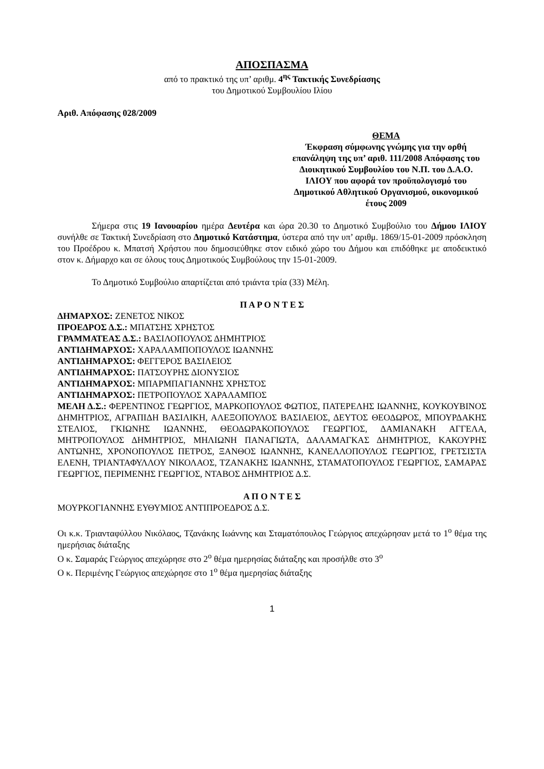ΑΠΟΣΠΑΣΜΑ
από το πρακτικό της υπ’ αριθμ. 4<sup>ης</sup> Τακτικής Συνεδρίασης
του Δημοτικού Συμβουλίου Ιλίου
Αριθ. Απόφασης 028/2009
ΘΕΜΑ
Έκφραση σύμφωνης γνώμης για την ορθή επανάληψη της υπ’ αριθ. 111/2008 Απόφασης του Διοικητικού Συμβουλίου του Ν.Π. του Δ.Α.Ο. ΙΛΙΟΥ που αφορά τον προϋπολογισμό του Δημοτικού Αθλητικού Οργανισμού, οικονομικού έτους 2009
Σήμερα στις 19 Ιανουαρίου ημέρα Δευτέρα και ώρα 20.30 το Δημοτικό Συμβούλιο του Δήμου ΙΛΙΟΥ συνήλθε σε Τακτική Συνεδρίαση στο Δημοτικό Κατάστημα, ύστερα από την υπ’ αριθμ. 1869/15-01-2009 πρόσκληση του Προέδρου κ. Μπατσή Χρήστου που δημοσιεύθηκε στον ειδικό χώρο του Δήμου και επιδόθηκε με αποδεικτικό στον κ. Δήμαρχο και σε όλους τους Δημοτικούς Συμβούλους την 15-01-2009.
Το Δημοτικό Συμβούλιο απαρτίζεται από τριάντα τρία (33) Μέλη.
Π Α Ρ Ο Ν Τ Ε Σ
ΔΗΜΑΡΧΟΣ: ΖΕΝΕΤΟΣ ΝΙΚΟΣ
ΠΡΟΕΔΡΟΣ Δ.Σ.: ΜΠΑΤΣΗΣ ΧΡΗΣΤΟΣ
ΓΡΑΜΜΑΤΕΑΣ Δ.Σ.: ΒΑΣΙΛΟΠΟΥΛΟΣ ΔΗΜΗΤΡΙΟΣ
ΑΝΤΙΔΗΜΑΡΧΟΣ: ΧΑΡΑΛΑΜΠΟΠΟΥΛΟΣ ΙΩΑΝΝΗΣ
ΑΝΤΙΔΗΜΑΡΧΟΣ: ΦΕΓΓΕΡΟΣ ΒΑΣΙΛΕΙΟΣ
ΑΝΤΙΔΗΜΑΡΧΟΣ: ΠΑΤΣΟΥΡΗΣ ΔΙΟΝΥΣΙΟΣ
ΑΝΤΙΔΗΜΑΡΧΟΣ: ΜΠΑΡΜΠΑΓΙΑΝΝΗΣ ΧΡΗΣΤΟΣ
ΑΝΤΙΔΗΜΑΡΧΟΣ: ΠΕΤΡΟΠΟΥΛΟΣ ΧΑΡΑΛΑΜΠΟΣ
ΜΕΛΗ Δ.Σ.: ΦΕΡΕΝΤΙΝΟΣ ΓΕΩΡΓΙΟΣ, ΜΑΡΚΟΠΟΥΛΟΣ ΦΩΤΙΟΣ, ΠΑΤΕΡΕΛΗΣ ΙΩΑΝΝΗΣ, ΚΟΥΚΟΥΒΙΝΟΣ ΔΗΜΗΤΡΙΟΣ, ΑΓΡΑΠΙΔΗ ΒΑΣΙΛΙΚΗ, ΑΛΕΞΟΠΟΥΛΟΣ ΒΑΣΙΛΕΙΟΣ, ΔΕΥΤΟΣ ΘΕΟΔΩΡΟΣ, ΜΠΟΥΡΔΑΚΗΣ ΣΤΕΛΙΟΣ, ΓΚΙΩΝΗΣ ΙΩΑΝΝΗΣ, ΘΕΟΔΩΡΑΚΟΠΟΥΛΟΣ ΓΕΩΡΓΙΟΣ, ΔΑΜΙΑΝΑΚΗ ΑΓΓΕΛΑ, ΜΗΤΡΟΠΟΥΛΟΣ ΔΗΜΗΤΡΙΟΣ, ΜΗΛΙΩΝΗ ΠΑΝΑΓΙΩΤΑ, ΔΑΛΑΜΑΓΚΑΣ ΔΗΜΗΤΡΙΟΣ, ΚΑΚΟΥΡΗΣ ΑΝΤΩΝΗΣ, ΧΡΟΝΟΠΟΥΛΟΣ ΠΕΤΡΟΣ, ΞΑΝΘΟΣ ΙΩΑΝΝΗΣ, ΚΑΝΕΛΛΟΠΟΥΛΟΣ ΓΕΩΡΓΙΟΣ, ΓΡΕΤΣΙΣΤΑ ΕΛΕΝΗ, ΤΡΙΑΝΤΑΦΥΛΛΟΥ ΝΙΚΟΛΑΟΣ, ΤΖΑΝΑΚΗΣ ΙΩΑΝΝΗΣ, ΣΤΑΜΑΤΟΠΟΥΛΟΣ ΓΕΩΡΓΙΟΣ, ΣΑΜΑΡΑΣ ΓΕΩΡΓΙΟΣ, ΠΕΡΙΜΕΝΗΣ ΓΕΩΡΓΙΟΣ, ΝΤΑΒΟΣ ΔΗΜΗΤΡΙΟΣ Δ.Σ.
Α Π Ο Ν Τ Ε Σ
ΜΟΥΡΚΟΓΙΑΝΝΗΣ ΕΥΘΥΜΙΟΣ ΑΝΤΙΠΡΟΕΔΡΟΣ Δ.Σ.
Οι κ.κ. Τριανταφύλλου Νικόλαος, Τζανάκης Ιωάννης και Σταματόπουλος Γεώργιος απεχώρησαν μετά το 1<sup>ο</sup> θέμα της ημερήσιας διάταξης
Ο κ. Σαμαράς Γεώργιος απεχώρησε στο 2<sup>ο</sup> θέμα ημερησίας διάταξης και προσήλθε στο 3<sup>ο</sup>
Ο κ. Περιμένης Γεώργιος απεχώρησε στο 1<sup>ο</sup> θέμα ημερησίας διάταξης
1